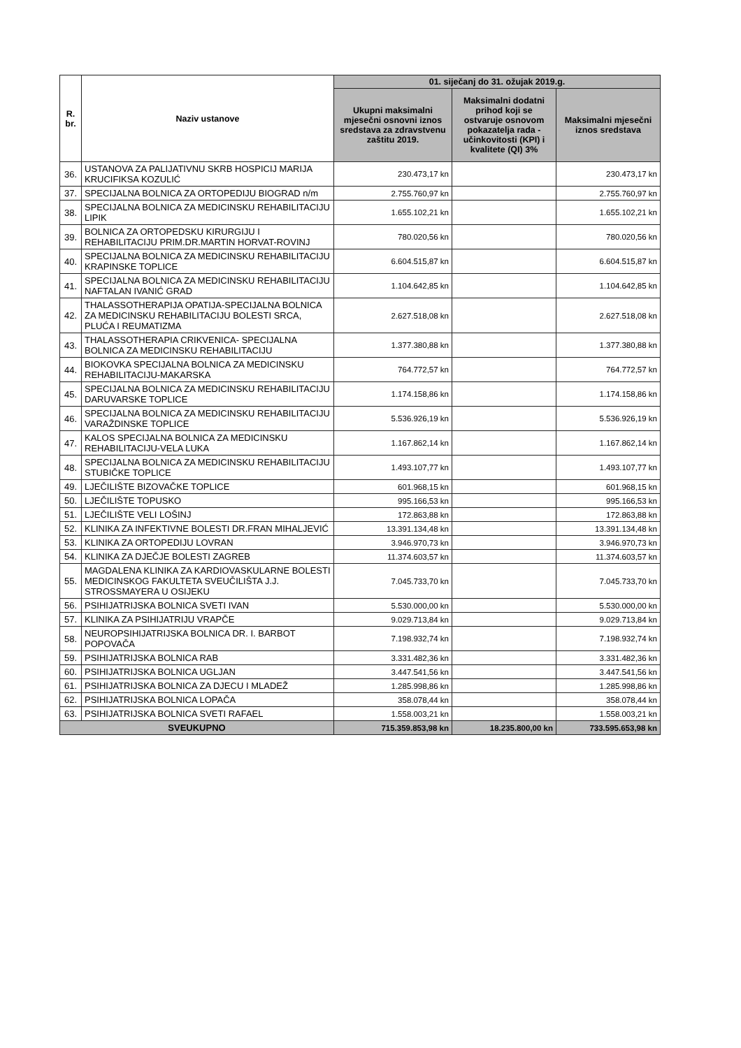| R. br. | Naziv ustanove | 01. siječanj do 31. ožujak 2019.g. | | |
| --- | --- | --- | --- | --- |
| | | Ukupni maksimalni mjesečni osnovni iznos sredstava za zdravstvenu zaštitu 2019. | Maksimalni dodatni prihod koji se ostvaruje osnovom pokazatelja rada - učinkovitosti (KPI) i kvalitete (QI) 3% | Maksimalni mjesečni iznos sredstava |
| 36. | USTANOVA ZA PALIJATIVNU SKRB HOSPICIJ MARIJA KRUCIFIKSA KOZULIĆ | 230.473,17 kn | | 230.473,17 kn |
| 37. | SPECIJALNA BOLNICA ZA ORTOPEDIJU BIOGRAD n/m | 2.755.760,97 kn | | 2.755.760,97 kn |
| 38. | SPECIJALNA BOLNICA ZA MEDICINSKU REHABILITACIJU LIPIK | 1.655.102,21 kn | | 1.655.102,21 kn |
| 39. | BOLNICA ZA ORTOPEDSKU KIRURGIJU I REHABILITACIJU PRIM.DR.MARTIN HORVAT-ROVINJ | 780.020,56 kn | | 780.020,56 kn |
| 40. | SPECIJALNA BOLNICA ZA MEDICINSKU REHABILITACIJU KRAPINSKE TOPLICE | 6.604.515,87 kn | | 6.604.515,87 kn |
| 41. | SPECIJALNA BOLNICA ZA MEDICINSKU REHABILITACIJU NAFTALAN IVANIĆ GRAD | 1.104.642,85 kn | | 1.104.642,85 kn |
| 42. | THALASSOTHERAPIJA OPATIJA-SPECIJALNA BOLNICA ZA MEDICINSKU REHABILITACIJU BOLESTI SRCA, PLUĆA I REUMATIZMA | 2.627.518,08 kn | | 2.627.518,08 kn |
| 43. | THALASSOTHERAPIA CRIKVENICA- SPECIJALNA BOLNICA ZA MEDICINSKU REHABILITACIJU | 1.377.380,88 kn | | 1.377.380,88 kn |
| 44. | BIOKOVKA SPECIJALNA BOLNICA ZA MEDICINSKU REHABILITACIJU-MAKARSKA | 764.772,57 kn | | 764.772,57 kn |
| 45. | SPECIJALNA BOLNICA ZA MEDICINSKU REHABILITACIJU DARUVARSKE TOPLICE | 1.174.158,86 kn | | 1.174.158,86 kn |
| 46. | SPECIJALNA BOLNICA ZA MEDICINSKU REHABILITACIJU VARAŽDINSKE TOPLICE | 5.536.926,19 kn | | 5.536.926,19 kn |
| 47. | KALOS SPECIJALNA BOLNICA ZA MEDICINSKU REHABILITACIJU-VELA LUKA | 1.167.862,14 kn | | 1.167.862,14 kn |
| 48. | SPECIJALNA BOLNICA ZA MEDICINSKU REHABILITACIJU STUBIČKE TOPLICE | 1.493.107,77 kn | | 1.493.107,77 kn |
| 49. | LJEČILIŠTE BIZOVAČKE TOPLICE | 601.968,15 kn | | 601.968,15 kn |
| 50. | LJEČILIŠTE TOPUSKO | 995.166,53 kn | | 995.166,53 kn |
| 51. | LJEČILIŠTE VELI LOŠINJ | 172.863,88 kn | | 172.863,88 kn |
| 52. | KLINIKA ZA INFEKTIVNE BOLESTI DR.FRAN MIHALJEVIĆ | 13.391.134,48 kn | | 13.391.134,48 kn |
| 53. | KLINIKA ZA ORTOPEDIJU LOVRAN | 3.946.970,73 kn | | 3.946.970,73 kn |
| 54. | KLINIKA ZA DJEČJE BOLESTI ZAGREB | 11.374.603,57 kn | | 11.374.603,57 kn |
| 55. | MAGDALENA KLINIKA ZA KARDIOVASKULARNE BOLESTI MEDICINSKOG FAKULTETA SVEUČILIŠTA J.J. STROSSMAYERA U OSIJEKU | 7.045.733,70 kn | | 7.045.733,70 kn |
| 56. | PSIHIJATRIJSKA BOLNICA SVETI IVAN | 5.530.000,00 kn | | 5.530.000,00 kn |
| 57. | KLINIKA ZA PSIHIJATRIJU VRAPČE | 9.029.713,84 kn | | 9.029.713,84 kn |
| 58. | NEUROPSIHIJATRIJSKA BOLNICA DR. I. BARBOT POPOVAČA | 7.198.932,74 kn | | 7.198.932,74 kn |
| 59. | PSIHIJATRIJSKA BOLNICA RAB | 3.331.482,36 kn | | 3.331.482,36 kn |
| 60. | PSIHIJATRIJSKA BOLNICA UGLJAN | 3.447.541,56 kn | | 3.447.541,56 kn |
| 61. | PSIHIJATRIJSKA BOLNICA ZA DJECU I MLADEŽ | 1.285.998,86 kn | | 1.285.998,86 kn |
| 62. | PSIHIJATRIJSKA BOLNICA LOPAČA | 358.078,44 kn | | 358.078,44 kn |
| 63. | PSIHIJATRIJSKA BOLNICA SVETI RAFAEL | 1.558.003,21 kn | | 1.558.003,21 kn |
| SVEUKUPNO | | 715.359.853,98 kn | 18.235.800,00 kn | 733.595.653,98 kn |